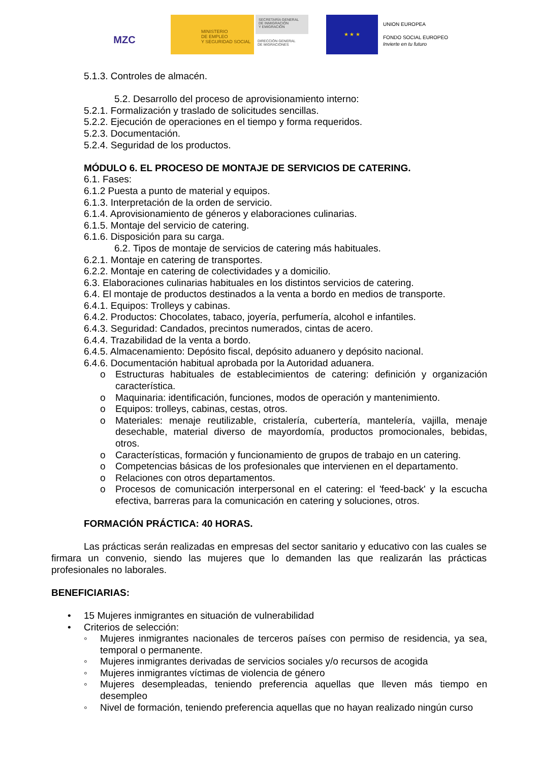MZC
MINISTERIO
DE EMPLEO
Y SEGURIDAD SOCIAL
SECRETARÍA GENERAL
DE INMIGRACIÓN
Y EMIGRACIÓN
DIRECCIÓN GENERAL
DE MIGRACIONES
★ ★ ★
UNION EUROPEA
FONDO SOCIAL EUROPEO
Invierte en tu futuro
5.1.3. Controles de almacén.
5.2. Desarrollo del proceso de aprovisionamiento interno:
5.2.1. Formalización y traslado de solicitudes sencillas.
5.2.2. Ejecución de operaciones en el tiempo y forma requeridos.
5.2.3. Documentación.
5.2.4. Seguridad de los productos.
MÓDULO 6. EL PROCESO DE MONTAJE DE SERVICIOS DE CATERING.
6.1. Fases:
6.1.2 Puesta a punto de material y equipos.
6.1.3. Interpretación de la orden de servicio.
6.1.4. Aprovisionamiento de géneros y elaboraciones culinarias.
6.1.5. Montaje del servicio de catering.
6.1.6. Disposición para su carga.
6.2. Tipos de montaje de servicios de catering más habituales.
6.2.1. Montaje en catering de transportes.
6.2.2. Montaje en catering de colectividades y a domicilio.
6.3. Elaboraciones culinarias habituales en los distintos servicios de catering.
6.4. El montaje de productos destinados a la venta a bordo en medios de transporte.
6.4.1. Equipos: Trolleys y cabinas.
6.4.2. Productos: Chocolates, tabaco, joyería, perfumería, alcohol e infantiles.
6.4.3. Seguridad: Candados, precintos numerados, cintas de acero.
6.4.4. Trazabilidad de la venta a bordo.
6.4.5. Almacenamiento: Depósito fiscal, depósito aduanero y depósito nacional.
6.4.6. Documentación habitual aprobada por la Autoridad aduanera.
o Estructuras habituales de establecimientos de catering: definición y organización característica.
o Maquinaria: identificación, funciones, modos de operación y mantenimiento.
o Equipos: trolleys, cabinas, cestas, otros.
o Materiales: menaje reutilizable, cristalería, cubertería, mantelería, vajilla, menaje desechable, material diverso de mayordomía, productos promocionales, bebidas, otros.
o Características, formación y funcionamiento de grupos de trabajo en un catering.
o Competencias básicas de los profesionales que intervienen en el departamento.
o Relaciones con otros departamentos.
o Procesos de comunicación interpersonal en el catering: el 'feed-back' y la escucha efectiva, barreras para la comunicación en catering y soluciones, otros.
FORMACIÓN PRÁCTICA: 40 HORAS.
Las prácticas serán realizadas en empresas del sector sanitario y educativo con las cuales se firmara un convenio, siendo las mujeres que lo demanden las que realizarán las prácticas profesionales no laborales.
BENEFICIARIAS:
• 15 Mujeres inmigrantes en situación de vulnerabilidad
• Criterios de selección:
◦ Mujeres inmigrantes nacionales de terceros países con permiso de residencia, ya sea, temporal o permanente.
◦ Mujeres inmigrantes derivadas de servicios sociales y/o recursos de acogida
◦ Mujeres inmigrantes víctimas de violencia de género
◦ Mujeres desempleadas, teniendo preferencia aquellas que lleven más tiempo en desempleo
◦ Nivel de formación, teniendo preferencia aquellas que no hayan realizado ningún curso